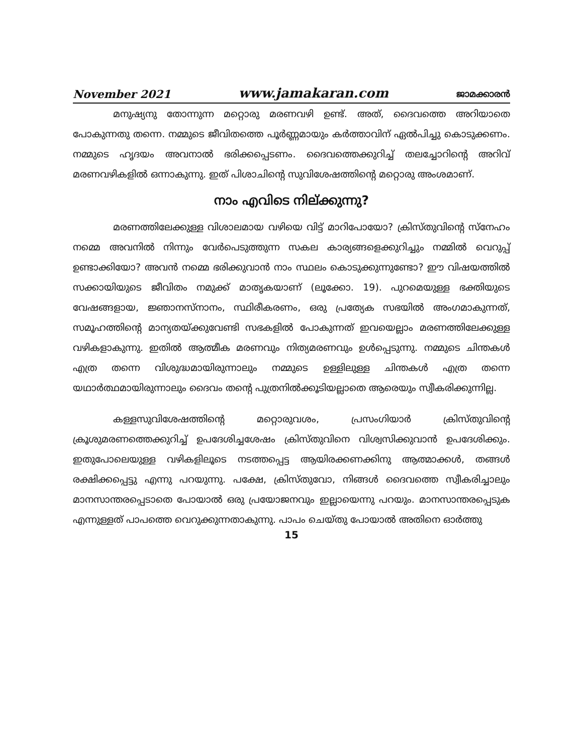November 2021 www.jamakaran.com ജാമക്കാരൻ
മനുഷ്യനു തോന്നുന്ന മറ്റൊരു മരണവഴി ഉണ്ട്. അത്, ദൈവത്തെ അറിയാതെ പോകുന്നതു തന്നെ. നമ്മുടെ ജീവിതത്തെ പൂർണ്ണമായും കർത്താവിന് ഏൽപിച്ചു കൊടുക്കണം. നമ്മുടെ ഹൃദയം അവനാൽ ഭരിക്കപ്പെടണം. ദൈവത്തെക്കുറിച്ച് തലച്ചോറിന്റെ അറിവ് മരണവഴികളിൽ ഒന്നാകുന്നു. ഇത് പിശാചിന്റെ സുവിശേഷത്തിന്റെ മറ്റൊരു അംശമാണ്.
നാം എവിടെ നില്ക്കുന്നു?
മരണത്തിലേക്കുള്ള വിശാലമായ വഴിയെ വിട്ട് മാറിപോയോ? ക്രിസ്തുവിന്റെ സ്നേഹം നമ്മെ അവനിൽ നിന്നും വേർപെടുത്തുന്ന സകല കാര്യങ്ങളെക്കുറിച്ചും നമ്മിൽ വെറുപ്പ് ഉണ്ടാക്കിയോ? അവൻ നമ്മെ ഭരിക്കുവാൻ നാം സ്ഥലം കൊടുക്കുന്നുണ്ടോ? ഈ വിഷയത്തിൽ സക്കായിയുടെ ജീവിതം നമുക്ക് മാതൃകയാണ് (ലൂക്കോ. 19). പുറമെയുള്ള ഭക്തിയുടെ വേഷങ്ങളായ, ജ്ഞാനസ്നാനം, സ്ഥിരീകരണം, ഒരു പ്രത്യേക സഭയിൽ അംഗമാകുന്നത്, സമൂഹത്തിന്റെ മാന്യതയ്ക്കുവേണ്ടി സഭകളിൽ പോകുന്നത് ഇവയെല്ലാം മരണത്തിലേക്കുള്ള വഴികളാകുന്നു. ഇതിൽ ആത്മീക മരണവും നിത്യമരണവും ഉൾപ്പെടുന്നു. നമ്മുടെ ചിന്തകൾ എത്ര തന്നെ വിശുദ്ധമായിരുന്നാലും നമ്മുടെ ഉള്ളിലുള്ള ചിന്തകൾ എത്ര തന്നെ യഥാർത്ഥമായിരുന്നാലും ദൈവം തന്റെ പുത്രനിൽക്കൂടിയല്ലാതെ ആരെയും സ്വീകരിക്കുന്നില്ല.
കള്ളസുവിശേഷത്തിന്റെ മറ്റൊരുവശം, പ്രസംഗിയാർ ക്രിസ്തുവിന്റെ ക്രൂശുമരണത്തെക്കുറിച്ച് ഉപദേശിച്ചശേഷം ക്രിസ്തുവിനെ വിശ്വസിക്കുവാൻ ഉപദേശിക്കും. ഇതുപോലെയുള്ള വഴികളിലൂടെ നടത്തപ്പെട്ട ആയിരക്കണക്കിനു ആത്മാക്കൾ, തങ്ങൾ രക്ഷിക്കപ്പെട്ടു എന്നു പറയുന്നു. പക്ഷേ, ക്രിസ്തുവോ, നിങ്ങൾ ദൈവത്തെ സ്വീകരിച്ചാലും മാനസാന്തരപ്പെടാതെ പോയാൽ ഒരു പ്രയോജനവും ഇല്ലായെന്നു പറയും. മാനസാന്തരപ്പെടുക എന്നുള്ളത് പാപത്തെ വെറുക്കുന്നതാകുന്നു. പാപം ചെയ്തു പോയാൽ അതിനെ ഓർത്തു
15